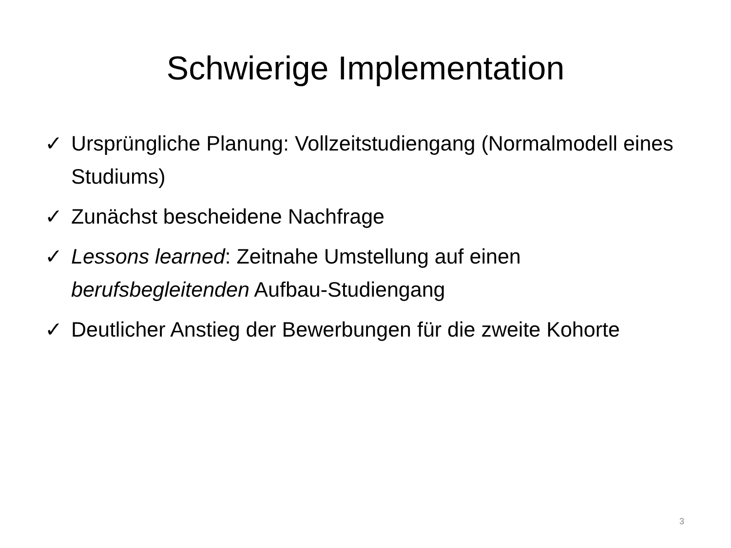Schwierige Implementation
✓ Ursprüngliche Planung: Vollzeitstudiengang (Normalmodell eines Studiums)
✓ Zunächst bescheidene Nachfrage
✓ Lessons learned: Zeitnahe Umstellung auf einen berufsbegleitenden Aufbau-Studiengang
✓ Deutlicher Anstieg der Bewerbungen für die zweite Kohorte
3